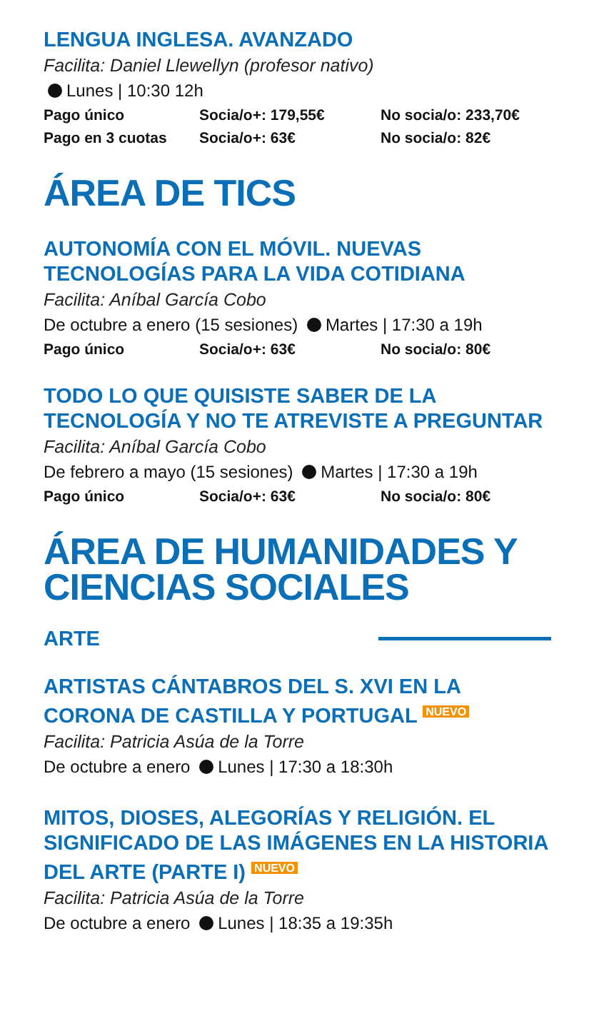LENGUA INGLESA. AVANZADO
Facilita: Daniel Llewellyn (profesor nativo)
Lunes | 10:30 12h
| Pago único | Socia/o+: 179,55€ | No socia/o: 233,70€ |
| Pago en 3 cuotas | Socia/o+: 63€ | No socia/o: 82€ |
ÁREA DE TICS
AUTONOMÍA CON EL MÓVIL. NUEVAS TECNOLOGÍAS PARA LA VIDA COTIDIANA
Facilita: Aníbal García Cobo
De octubre a enero (15 sesiones) Martes | 17:30 a 19h
| Pago único | Socia/o+: 63€ | No socia/o: 80€ |
TODO LO QUE QUISISTE SABER DE LA TECNOLOGÍA Y NO TE ATREVISTE A PREGUNTAR
Facilita: Aníbal García Cobo
De febrero a mayo (15 sesiones) Martes | 17:30 a 19h
| Pago único | Socia/o+: 63€ | No socia/o: 80€ |
ÁREA DE HUMANIDADES Y CIENCIAS SOCIALES
ARTE
ARTISTAS CÁNTABROS DEL S. XVI EN LA CORONA DE CASTILLA Y PORTUGAL NUEVO
Facilita: Patricia Asúa de la Torre
De octubre a enero Lunes | 17:30 a 18:30h
MITOS, DIOSES, ALEGORÍAS Y RELIGIÓN. EL SIGNIFICADO DE LAS IMÁGENES EN LA HISTORIA DEL ARTE (PARTE I) NUEVO
Facilita: Patricia Asúa de la Torre
De octubre a enero Lunes | 18:35 a 19:35h